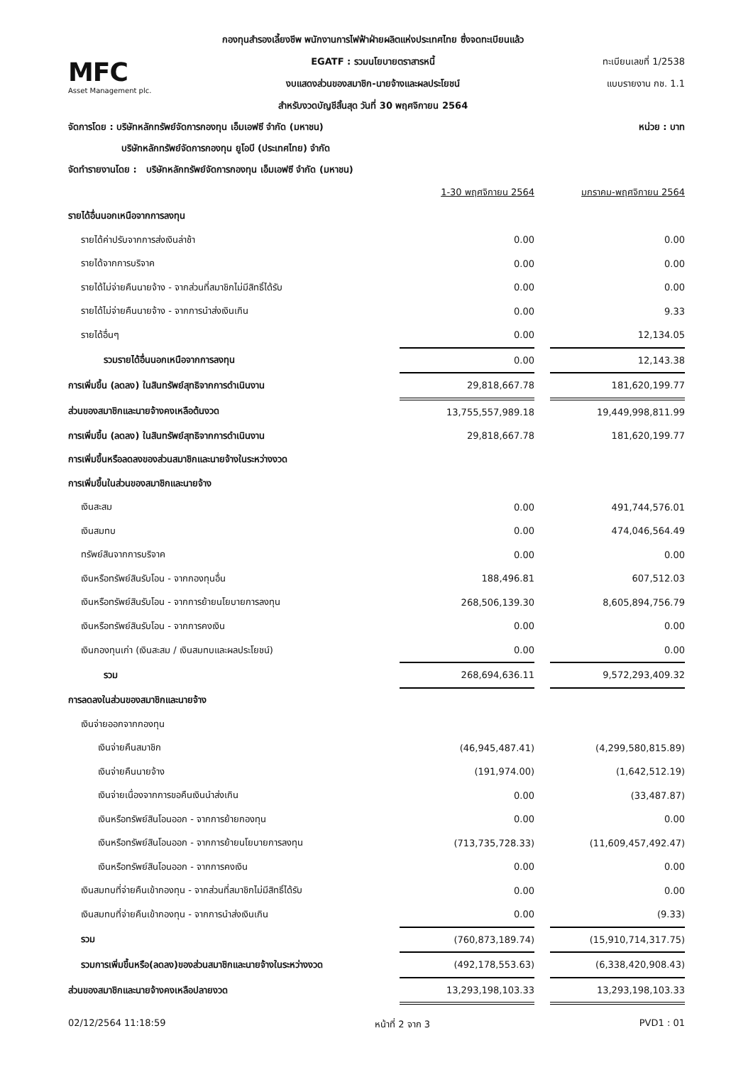MFC
Asset Management plc.
กองทุนสำรองเลี้ยงชีพ พนักงานการไฟฟ้าฝ่ายผลิตแห่งประเทศไทย ซึ่งจดทะเบียนแล้ว
EGATF : รวมนโยบายตราสารหนี้
งบแสดงส่วนของสมาชิก-นายจ้างและผลประโยชน์
สำหรับงวดบัญชีสิ้นสุด วันที่ 30 พฤศจิกายน 2564
ทะเบียนเลขที่ 1/2538
แบบรายงาน กช. 1.1
จัดการโดย : บริษัทหลักทรัพย์จัดการกองทุน เอ็มเอฟซี จำกัด (มหาชน) หน่วย : บาท
บริษัทหลักทรัพย์จัดการกองทุน ยูโอบี (ประเทศไทย) จำกัด
จัดทำรายงานโดย : บริษัทหลักทรัพย์จัดการกองทุน เอ็มเอฟซี จำกัด (มหาชน)
| | 1-30 พฤศจิกายน 2564 | | มกราคม-พฤศจิกายน 2564 |
| รายได้อื่นนอกเหนือจากการลงทุน | | | |
| รายได้ค่าปรับจากการส่งเงินล่าช้า | 0.00 | | 0.00 |
| รายได้จากการบริจาค | 0.00 | | 0.00 |
| รายได้ไม่จ่ายคืนนายจ้าง - จากส่วนที่สมาชิกไม่มีสิทธิ์ได้รับ | 0.00 | | 0.00 |
| รายได้ไม่จ่ายคืนนายจ้าง - จากการนำส่งเงินเกิน | 0.00 | | 9.33 |
| รายได้อื่นๆ | 0.00 | | 12,134.05 |
| รวมรายได้อื่นนอกเหนือจากการลงทุน | 0.00 | | 12,143.38 |
| การเพิ่มขึ้น (ลดลง) ในสินทรัพย์สุทธิจากการดำเนินงาน | 29,818,667.78 | | 181,620,199.77 |
| ส่วนของสมาชิกและนายจ้างคงเหลือต้นงวด | 13,755,557,989.18 | | 19,449,998,811.99 |
| การเพิ่มขึ้น (ลดลง) ในสินทรัพย์สุทธิจากการดำเนินงาน | 29,818,667.78 | | 181,620,199.77 |
| การเพิ่มขึ้นหรือลดลงของส่วนสมาชิกและนายจ้างในระหว่างงวด | | | |
| การเพิ่มขึ้นในส่วนของสมาชิกและนายจ้าง | | | |
| เงินสะสม | 0.00 | | 491,744,576.01 |
| เงินสมทบ | 0.00 | | 474,046,564.49 |
| ทรัพย์สินจากการบริจาค | 0.00 | | 0.00 |
| เงินหรือทรัพย์สินรับโอน - จากกองทุนอื่น | 188,496.81 | | 607,512.03 |
| เงินหรือทรัพย์สินรับโอน - จากการย้ายนโยบายการลงทุน | 268,506,139.30 | | 8,605,894,756.79 |
| เงินหรือทรัพย์สินรับโอน - จากการคงเงิน | 0.00 | | 0.00 |
| เงินกองทุนเก่า (เงินสะสม / เงินสมทบและผลประโยชน์) | 0.00 | | 0.00 |
| รวม | 268,694,636.11 | | 9,572,293,409.32 |
| การลดลงในส่วนของสมาชิกและนายจ้าง | | | |
| เงินจ่ายออกจากกองทุน | | | |
| เงินจ่ายคืนสมาชิก | (46,945,487.41) | | (4,299,580,815.89) |
| เงินจ่ายคืนนายจ้าง | (191,974.00) | | (1,642,512.19) |
| เงินจ่ายเนื่องจากการขอคืนเงินนำส่งเกิน | 0.00 | | (33,487.87) |
| เงินหรือทรัพย์สินโอนออก - จากการย้ายกองทุน | 0.00 | | 0.00 |
| เงินหรือทรัพย์สินโอนออก - จากการย้ายนโยบายการลงทุน | (713,735,728.33) | | (11,609,457,492.47) |
| เงินหรือทรัพย์สินโอนออก - จากการคงเงิน | 0.00 | | 0.00 |
| เงินสมทบที่จ่ายคืนเข้ากองทุน - จากส่วนที่สมาชิกไม่มีสิทธิ์ได้รับ | 0.00 | | 0.00 |
| เงินสมทบที่จ่ายคืนเข้ากองทุน - จากการนำส่งเงินเกิน | 0.00 | | (9.33) |
| รวม | (760,873,189.74) | | (15,910,714,317.75) |
| รวมการเพิ่มขึ้นหรือ(ลดลง)ของส่วนสมาชิกและนายจ้างในระหว่างงวด | (492,178,553.63) | | (6,338,420,908.43) |
| ส่วนของสมาชิกและนายจ้างคงเหลือปลายงวด | 13,293,198,103.33 | | 13,293,198,103.33 |
02/12/2564 11:18:59 หน้าที่ 2 จาก 3 PVD1 : 01